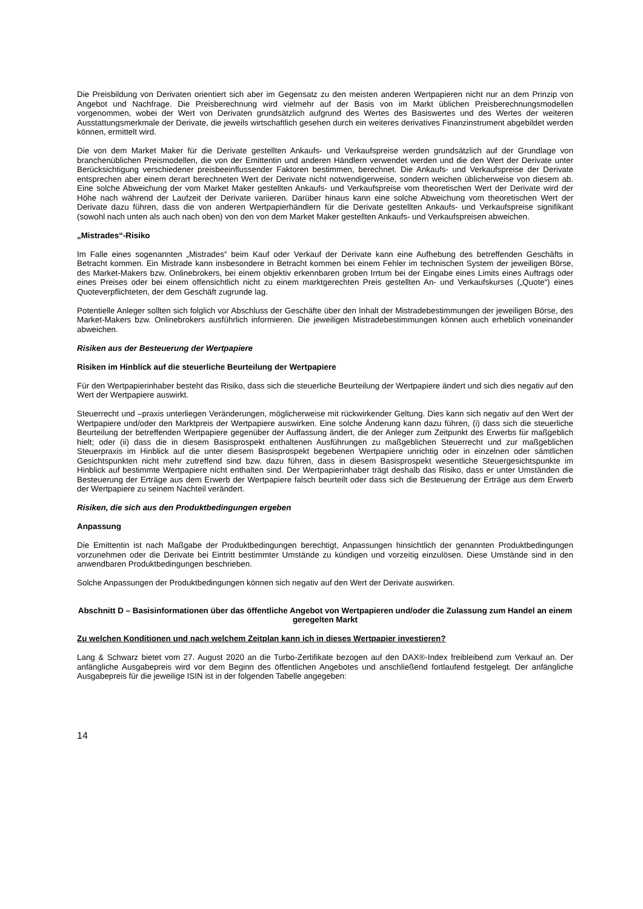Die Preisbildung von Derivaten orientiert sich aber im Gegensatz zu den meisten anderen Wertpapieren nicht nur an dem Prinzip von Angebot und Nachfrage. Die Preisberechnung wird vielmehr auf der Basis von im Markt üblichen Preisberechnungsmodellen vorgenommen, wobei der Wert von Derivaten grundsätzlich aufgrund des Wertes des Basiswertes und des Wertes der weiteren Ausstattungsmerkmale der Derivate, die jeweils wirtschaftlich gesehen durch ein weiteres derivatives Finanzinstrument abgebildet werden können, ermittelt wird.
Die von dem Market Maker für die Derivate gestellten Ankaufs- und Verkaufspreise werden grundsätzlich auf der Grundlage von branchenüblichen Preismodellen, die von der Emittentin und anderen Händlern verwendet werden und die den Wert der Derivate unter Berücksichtigung verschiedener preisbeeinflussender Faktoren bestimmen, berechnet. Die Ankaufs- und Verkaufspreise der Derivate entsprechen aber einem derart berechneten Wert der Derivate nicht notwendigerweise, sondern weichen üblicherweise von diesem ab. Eine solche Abweichung der vom Market Maker gestellten Ankaufs- und Verkaufspreise vom theoretischen Wert der Derivate wird der Höhe nach während der Laufzeit der Derivate variieren. Darüber hinaus kann eine solche Abweichung vom theoretischen Wert der Derivate dazu führen, dass die von anderen Wertpapierhändlern für die Derivate gestellten Ankaufs- und Verkaufspreise signifikant (sowohl nach unten als auch nach oben) von den von dem Market Maker gestellten Ankaufs- und Verkaufspreisen abweichen.
„Mistrades“-Risiko
Im Falle eines sogenannten „Mistrades“ beim Kauf oder Verkauf der Derivate kann eine Aufhebung des betreffenden Geschäfts in Betracht kommen. Ein Mistrade kann insbesondere in Betracht kommen bei einem Fehler im technischen System der jeweiligen Börse, des Market-Makers bzw. Onlinebrokers, bei einem objektiv erkennbaren groben Irrtum bei der Eingabe eines Limits eines Auftrags oder eines Preises oder bei einem offensichtlich nicht zu einem marktgerechten Preis gestellten An- und Verkaufskurses („Quote“) eines Quoteverpflichteten, der dem Geschäft zugrunde lag.
Potentielle Anleger sollten sich folglich vor Abschluss der Geschäfte über den Inhalt der Mistradebestimmungen der jeweiligen Börse, des Market-Makers bzw. Onlinebrokers ausführlich informieren. Die jeweiligen Mistradebestimmungen können auch erheblich voneinander abweichen.
Risiken aus der Besteuerung der Wertpapiere
Risiken im Hinblick auf die steuerliche Beurteilung der Wertpapiere
Für den Wertpapierinhaber besteht das Risiko, dass sich die steuerliche Beurteilung der Wertpapiere ändert und sich dies negativ auf den Wert der Wertpapiere auswirkt.
Steuerrecht und –praxis unterliegen Veränderungen, möglicherweise mit rückwirkender Geltung. Dies kann sich negativ auf den Wert der Wertpapiere und/oder den Marktpreis der Wertpapiere auswirken. Eine solche Änderung kann dazu führen, (i) dass sich die steuerliche Beurteilung der betreffenden Wertpapiere gegenüber der Auffassung ändert, die der Anleger zum Zeitpunkt des Erwerbs für maßgeblich hielt; oder (ii) dass die in diesem Basisprospekt enthaltenen Ausführungen zu maßgeblichen Steuerrecht und zur maßgeblichen Steuerpraxis im Hinblick auf die unter diesem Basisprospekt begebenen Wertpapiere unrichtig oder in einzelnen oder sämtlichen Gesichtspunkten nicht mehr zutreffend sind bzw. dazu führen, dass in diesem Basisprospekt wesentliche Steuergesichtspunkte im Hinblick auf bestimmte Wertpapiere nicht enthalten sind. Der Wertpapierinhaber trägt deshalb das Risiko, dass er unter Umständen die Besteuerung der Erträge aus dem Erwerb der Wertpapiere falsch beurteilt oder dass sich die Besteuerung der Erträge aus dem Erwerb der Wertpapiere zu seinem Nachteil verändert.
Risiken, die sich aus den Produktbedingungen ergeben
Anpassung
Die Emittentin ist nach Maßgabe der Produktbedingungen berechtigt, Anpassungen hinsichtlich der genannten Produktbedingungen vorzunehmen oder die Derivate bei Eintritt bestimmter Umstände zu kündigen und vorzeitig einzulösen. Diese Umstände sind in den anwendbaren Produktbedingungen beschrieben.
Solche Anpassungen der Produktbedingungen können sich negativ auf den Wert der Derivate auswirken.
Abschnitt D – Basisinformationen über das öffentliche Angebot von Wertpapieren und/oder die Zulassung zum Handel an einem geregelten Markt
Zu welchen Konditionen und nach welchem Zeitplan kann ich in dieses Wertpapier investieren?
Lang & Schwarz bietet vom 27. August 2020 an die Turbo-Zertifikate bezogen auf den DAX®-Index freibleibend zum Verkauf an. Der anfängliche Ausgabepreis wird vor dem Beginn des öffentlichen Angebotes und anschließend fortlaufend festgelegt. Der anfängliche Ausgabepreis für die jeweilige ISIN ist in der folgenden Tabelle angegeben:
14